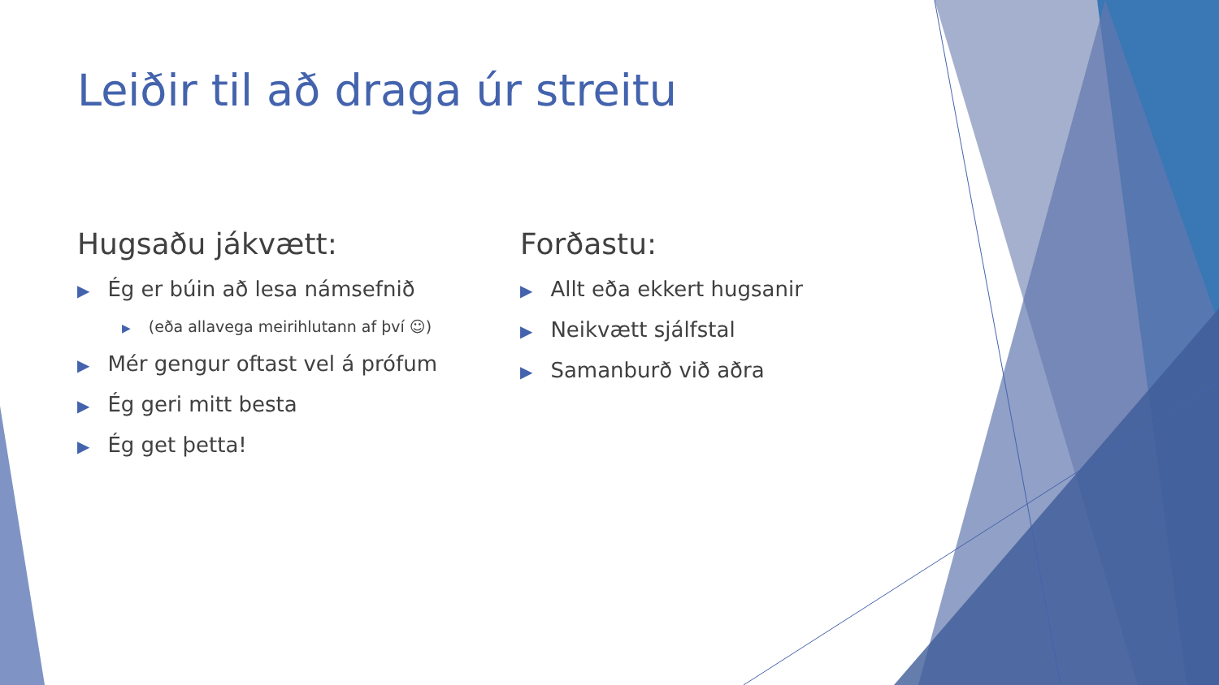Leiðir til að draga úr streitu
Hugsaðu jákvætt:
▶ Ég er búin að lesa námsefnið
▶ (eða allavega meirihlutann af því ☺)
▶ Mér gengur oftast vel á prófum
▶ Ég geri mitt besta
▶ Ég get þetta!
Forðastu:
▶ Allt eða ekkert hugsanir
▶ Neikvætt sjálfstal
▶ Samanburð við aðra